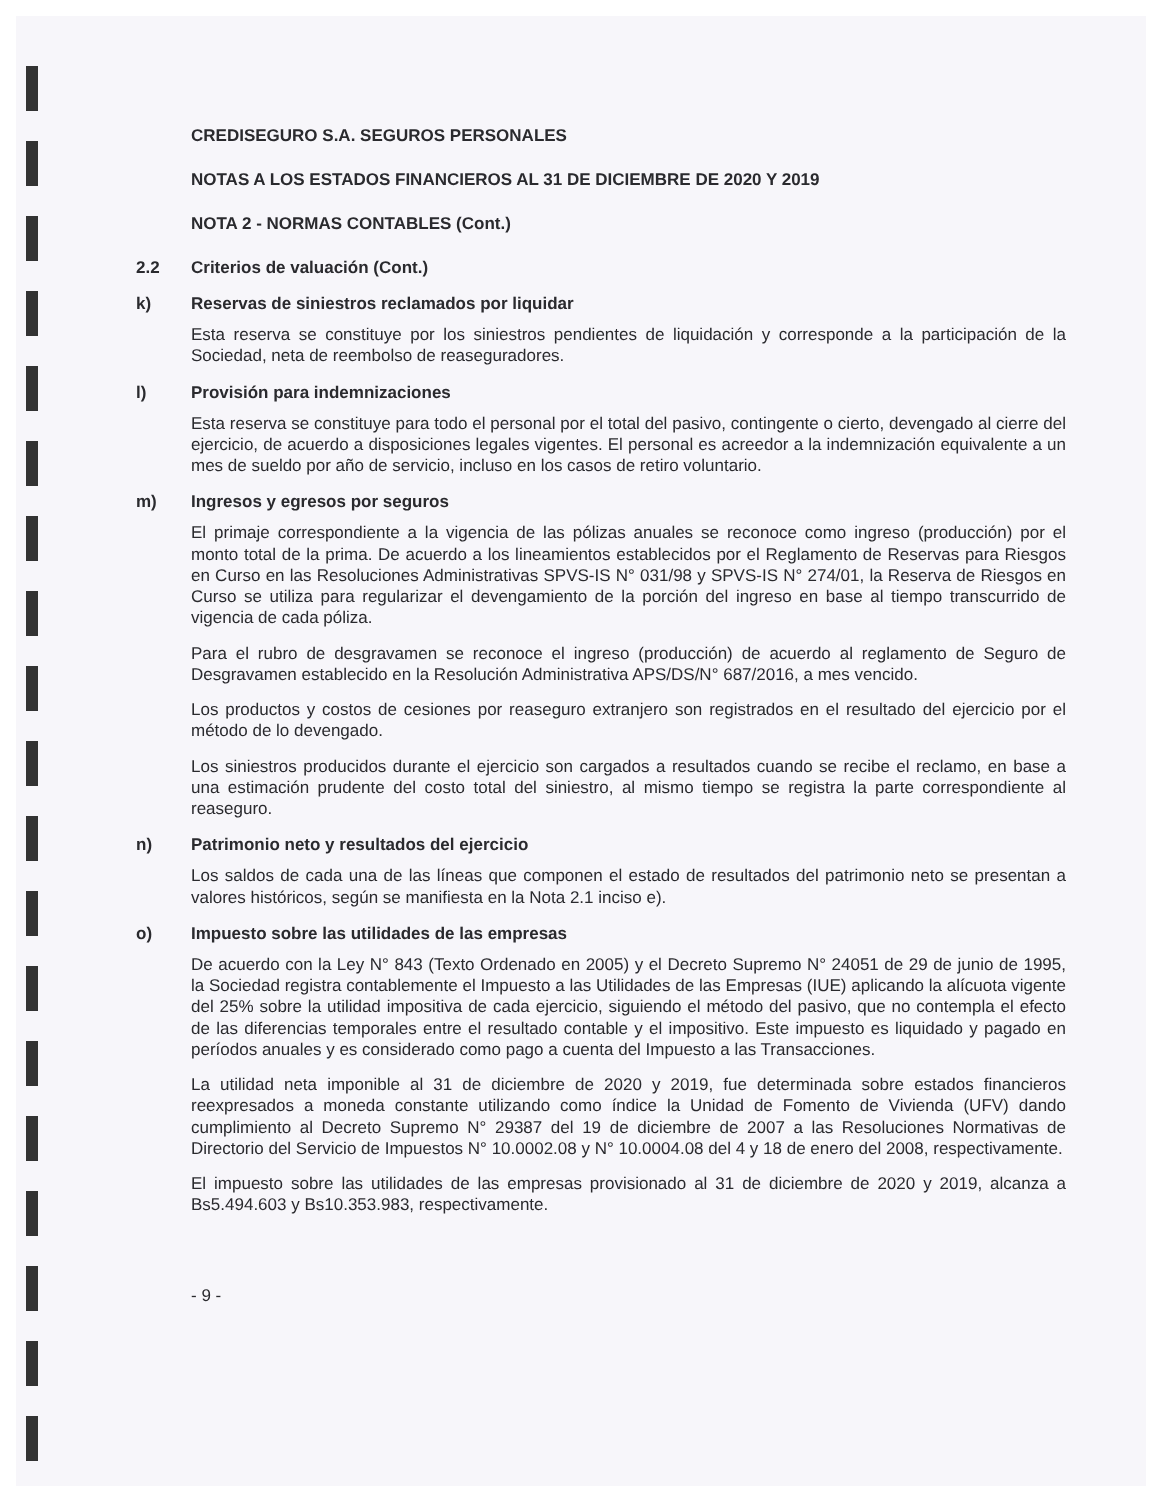CREDISEGURO S.A. SEGUROS PERSONALES
NOTAS A LOS ESTADOS FINANCIEROS AL 31 DE DICIEMBRE DE 2020 Y 2019
NOTA 2 - NORMAS CONTABLES (Cont.)
2.2 Criterios de valuación (Cont.)
k) Reservas de siniestros reclamados por liquidar
Esta reserva se constituye por los siniestros pendientes de liquidación y corresponde a la participación de la Sociedad, neta de reembolso de reaseguradores.
l) Provisión para indemnizaciones
Esta reserva se constituye para todo el personal por el total del pasivo, contingente o cierto, devengado al cierre del ejercicio, de acuerdo a disposiciones legales vigentes. El personal es acreedor a la indemnización equivalente a un mes de sueldo por año de servicio, incluso en los casos de retiro voluntario.
m) Ingresos y egresos por seguros
El primaje correspondiente a la vigencia de las pólizas anuales se reconoce como ingreso (producción) por el monto total de la prima. De acuerdo a los lineamientos establecidos por el Reglamento de Reservas para Riesgos en Curso en las Resoluciones Administrativas SPVS-IS N° 031/98 y SPVS-IS N° 274/01, la Reserva de Riesgos en Curso se utiliza para regularizar el devengamiento de la porción del ingreso en base al tiempo transcurrido de vigencia de cada póliza.
Para el rubro de desgravamen se reconoce el ingreso (producción) de acuerdo al reglamento de Seguro de Desgravamen establecido en la Resolución Administrativa APS/DS/N° 687/2016, a mes vencido.
Los productos y costos de cesiones por reaseguro extranjero son registrados en el resultado del ejercicio por el método de lo devengado.
Los siniestros producidos durante el ejercicio son cargados a resultados cuando se recibe el reclamo, en base a una estimación prudente del costo total del siniestro, al mismo tiempo se registra la parte correspondiente al reaseguro.
n) Patrimonio neto y resultados del ejercicio
Los saldos de cada una de las líneas que componen el estado de resultados del patrimonio neto se presentan a valores históricos, según se manifiesta en la Nota 2.1 inciso e).
o) Impuesto sobre las utilidades de las empresas
De acuerdo con la Ley N° 843 (Texto Ordenado en 2005) y el Decreto Supremo N° 24051 de 29 de junio de 1995, la Sociedad registra contablemente el Impuesto a las Utilidades de las Empresas (IUE) aplicando la alícuota vigente del 25% sobre la utilidad impositiva de cada ejercicio, siguiendo el método del pasivo, que no contempla el efecto de las diferencias temporales entre el resultado contable y el impositivo. Este impuesto es liquidado y pagado en períodos anuales y es considerado como pago a cuenta del Impuesto a las Transacciones.
La utilidad neta imponible al 31 de diciembre de 2020 y 2019, fue determinada sobre estados financieros reexpresados a moneda constante utilizando como índice la Unidad de Fomento de Vivienda (UFV) dando cumplimiento al Decreto Supremo N° 29387 del 19 de diciembre de 2007 a las Resoluciones Normativas de Directorio del Servicio de Impuestos N° 10.0002.08 y N° 10.0004.08 del 4 y 18 de enero del 2008, respectivamente.
El impuesto sobre las utilidades de las empresas provisionado al 31 de diciembre de 2020 y 2019, alcanza a Bs5.494.603 y Bs10.353.983, respectivamente.
- 9 -